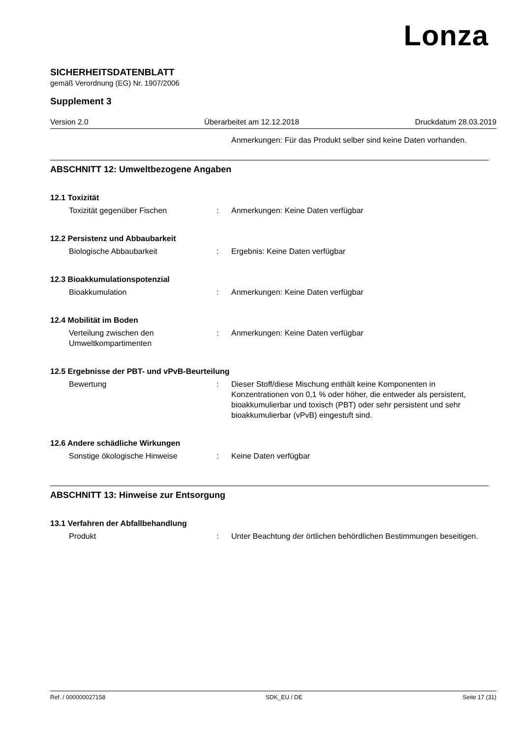Lonza
SICHERHEITSDATENBLATT
gemäß Verordnung (EG) Nr. 1907/2006
Supplement 3
Version 2.0 Überarbeitet am 12.12.2018 Druckdatum 28.03.2019
Anmerkungen: Für das Produkt selber sind keine Daten vorhanden.
ABSCHNITT 12: Umweltbezogene Angaben
12.1 Toxizität
Toxizität gegenüber Fischen : Anmerkungen: Keine Daten verfügbar
12.2 Persistenz und Abbaubarkeit
Biologische Abbaubarkeit : Ergebnis: Keine Daten verfügbar
12.3 Bioakkumulationspotenzial
Bioakkumulation : Anmerkungen: Keine Daten verfügbar
12.4 Mobilität im Boden
Verteilung zwischen den Umweltkompartimenten
: Anmerkungen: Keine Daten verfügbar
12.5 Ergebnisse der PBT- und vPvB-Beurteilung
Bewertung : Dieser Stoff/diese Mischung enthält keine Komponenten in Konzentrationen von 0,1 % oder höher, die entweder als persistent, bioakkumulierbar und toxisch (PBT) oder sehr persistent und sehr bioakkumulierbar (vPvB) eingestuft sind.
12.6 Andere schädliche Wirkungen
Sonstige ökologische Hinweise : Keine Daten verfügbar
ABSCHNITT 13: Hinweise zur Entsorgung
13.1 Verfahren der Abfallbehandlung
Produkt : Unter Beachtung der örtlichen behördlichen Bestimmungen beseitigen.
Ref. / 000000027158 SDK_EU / DE Seite 17 (31)